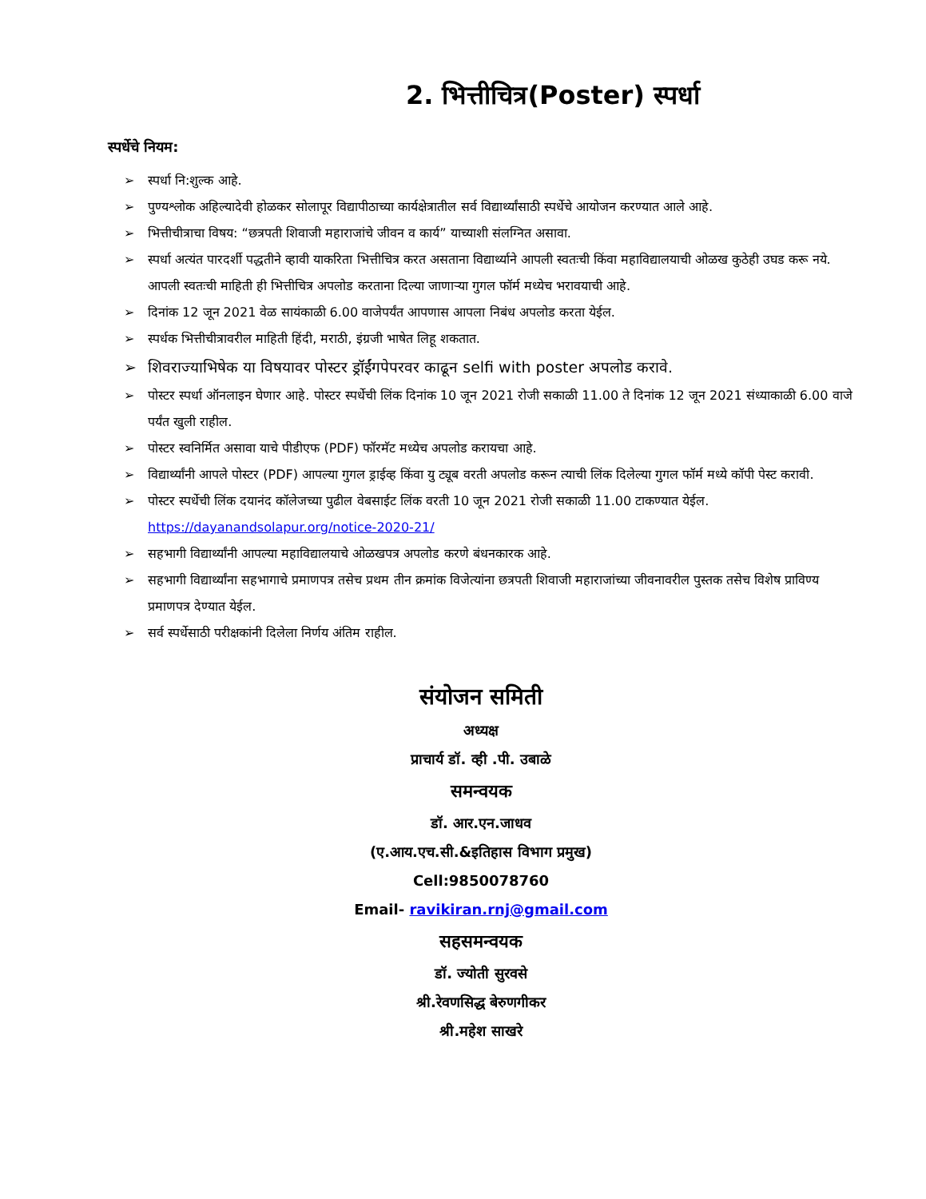2. भित्तीचित्र(Poster) स्पर्धा
स्पर्धेचे नियम:
➢ स्पर्धा नि:शुल्क आहे.
➢ पुण्यश्लोक अहिल्यादेवी होळकर सोलापूर विद्यापीठाच्या कार्यक्षेत्रातील सर्व विद्यार्थ्यांसाठी स्पर्धेचे आयोजन करण्यात आले आहे.
➢ भित्तीचीत्राचा विषय: “छत्रपती शिवाजी महाराजांचे जीवन व कार्य” याच्याशी संलग्नित असावा.
➢ स्पर्धा अत्यंत पारदर्शी पद्धतीने व्हावी याकरिता भित्तीचित्र करत असताना विद्यार्थ्याने आपली स्वतःची किंवा महाविद्यालयाची ओळख कुठेही उघड करू नये. आपली स्वतःची माहिती ही भित्तीचित्र अपलोड करताना दिल्या जाणाऱ्या गुगल फॉर्म मध्येच भरावयाची आहे.
➢ दिनांक 12 जून 2021 वेळ सायंकाळी 6.00 वाजेपर्यंत आपणास आपला निबंध अपलोड करता येईल.
➢ स्पर्धक भित्तीचीत्रावरील माहिती हिंदी, मराठी, इंग्रजी भाषेत लिहू शकतात.
➢ शिवराज्याभिषेक या विषयावर पोस्टर ड्रॉईंगपेपरवर काढून selfi with poster अपलोड करावे.
➢ पोस्टर स्पर्धा ऑनलाइन घेणार आहे. पोस्टर स्पर्धेची लिंक दिनांक 10 जून 2021 रोजी सकाळी 11.00 ते दिनांक 12 जून 2021 संध्याकाळी 6.00 वाजे पर्यंत खुली राहील.
➢ पोस्टर स्वनिर्मित असावा याचे पीडीएफ (PDF) फॉरमॅट मध्येच अपलोड करायचा आहे.
➢ विद्यार्थ्यांनी आपले पोस्टर (PDF) आपल्या गुगल ड्राईव्ह किंवा यु ट्यूब वरती अपलोड करून त्याची लिंक दिलेल्या गुगल फॉर्म मध्ये कॉपी पेस्ट करावी.
➢ पोस्टर स्पर्धेची लिंक दयानंद कॉलेजच्या पुढील वेबसाईट लिंक वरती 10 जून 2021 रोजी सकाळी 11.00 टाकण्यात येईल. https://dayanandsolapur.org/notice-2020-21/
➢ सहभागी विद्यार्थ्यांनी आपल्या महाविद्यालयाचे ओळखपत्र अपलोड करणे बंधनकारक आहे.
➢ सहभागी विद्यार्थ्यांना सहभागाचे प्रमाणपत्र तसेच प्रथम तीन क्रमांक विजेत्यांना छत्रपती शिवाजी महाराजांच्या जीवनावरील पुस्तक तसेच विशेष प्राविण्य प्रमाणपत्र देण्यात येईल.
➢ सर्व स्पर्धेसाठी परीक्षकांनी दिलेला निर्णय अंतिम राहील.
संयोजन समिती
अध्यक्ष
प्राचार्य डॉ. व्ही .पी. उबाळे
समन्वयक
डॉ. आर.एन.जाधव
(ए.आय.एच.सी.&इतिहास विभाग प्रमुख)
Cell:9850078760
Email- ravikiran.rnj@gmail.com
सहसमन्वयक
डॉ. ज्योती सुरवसे
श्री.रेवणसिद्ध बेरुणगीकर
श्री.महेश साखरे